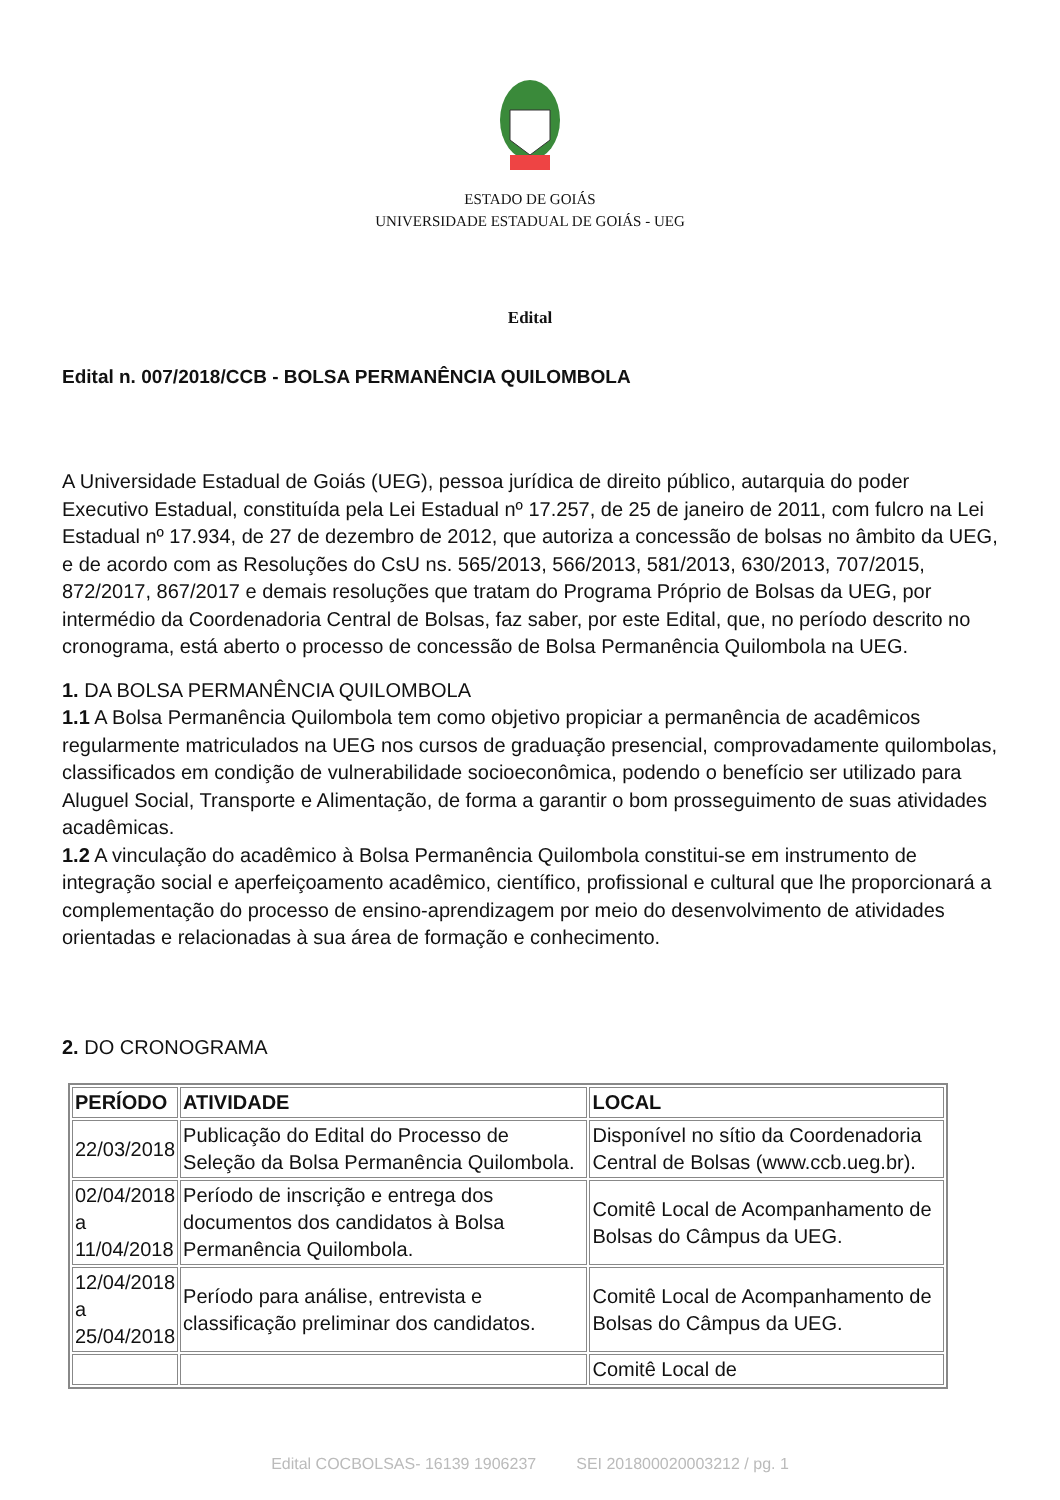ESTADO DE GOIÁS
UNIVERSIDADE ESTADUAL DE GOIÁS - UEG
Edital
Edital n. 007/2018/CCB - BOLSA PERMANÊNCIA QUILOMBOLA
A Universidade Estadual de Goiás (UEG), pessoa jurídica de direito público, autarquia do poder Executivo Estadual, constituída pela Lei Estadual nº 17.257, de 25 de janeiro de 2011, com fulcro na Lei Estadual nº 17.934, de 27 de dezembro de 2012, que autoriza a concessão de bolsas no âmbito da UEG, e de acordo com as Resoluções do CsU ns. 565/2013, 566/2013, 581/2013, 630/2013, 707/2015, 872/2017, 867/2017 e demais resoluções que tratam do Programa Próprio de Bolsas da UEG, por intermédio da Coordenadoria Central de Bolsas, faz saber, por este Edital, que, no período descrito no cronograma, está aberto o processo de concessão de Bolsa Permanência Quilombola na UEG.
1. DA BOLSA PERMANÊNCIA QUILOMBOLA
1.1 A Bolsa Permanência Quilombola tem como objetivo propiciar a permanência de acadêmicos regularmente matriculados na UEG nos cursos de graduação presencial, comprovadamente quilombolas, classificados em condição de vulnerabilidade socioeconômica, podendo o benefício ser utilizado para Aluguel Social, Transporte e Alimentação, de forma a garantir o bom prosseguimento de suas atividades acadêmicas.
1.2 A vinculação do acadêmico à Bolsa Permanência Quilombola constitui-se em instrumento de integração social e aperfeiçoamento acadêmico, científico, profissional e cultural que lhe proporcionará a complementação do processo de ensino-aprendizagem por meio do desenvolvimento de atividades orientadas e relacionadas à sua área de formação e conhecimento.
2. DO CRONOGRAMA
| PERÍODO | ATIVIDADE | LOCAL |
| --- | --- | --- |
| 22/03/2018 | Publicação do Edital do Processo de Seleção da Bolsa Permanência Quilombola. | Disponível no sítio da Coordenadoria Central de Bolsas (www.ccb.ueg.br). |
| 02/04/2018 a 11/04/2018 | Período de inscrição e entrega dos documentos dos candidatos à Bolsa Permanência Quilombola. | Comitê Local de Acompanhamento de Bolsas do Câmpus da UEG. |
| 12/04/2018 a 25/04/2018 | Período para análise, entrevista e classificação preliminar dos candidatos. | Comitê Local de Acompanhamento de Bolsas do Câmpus da UEG. |
| | | Comitê Local de |
Edital COCBOLSAS- 16139 1906237 SEI 201800020003212 / pg. 1